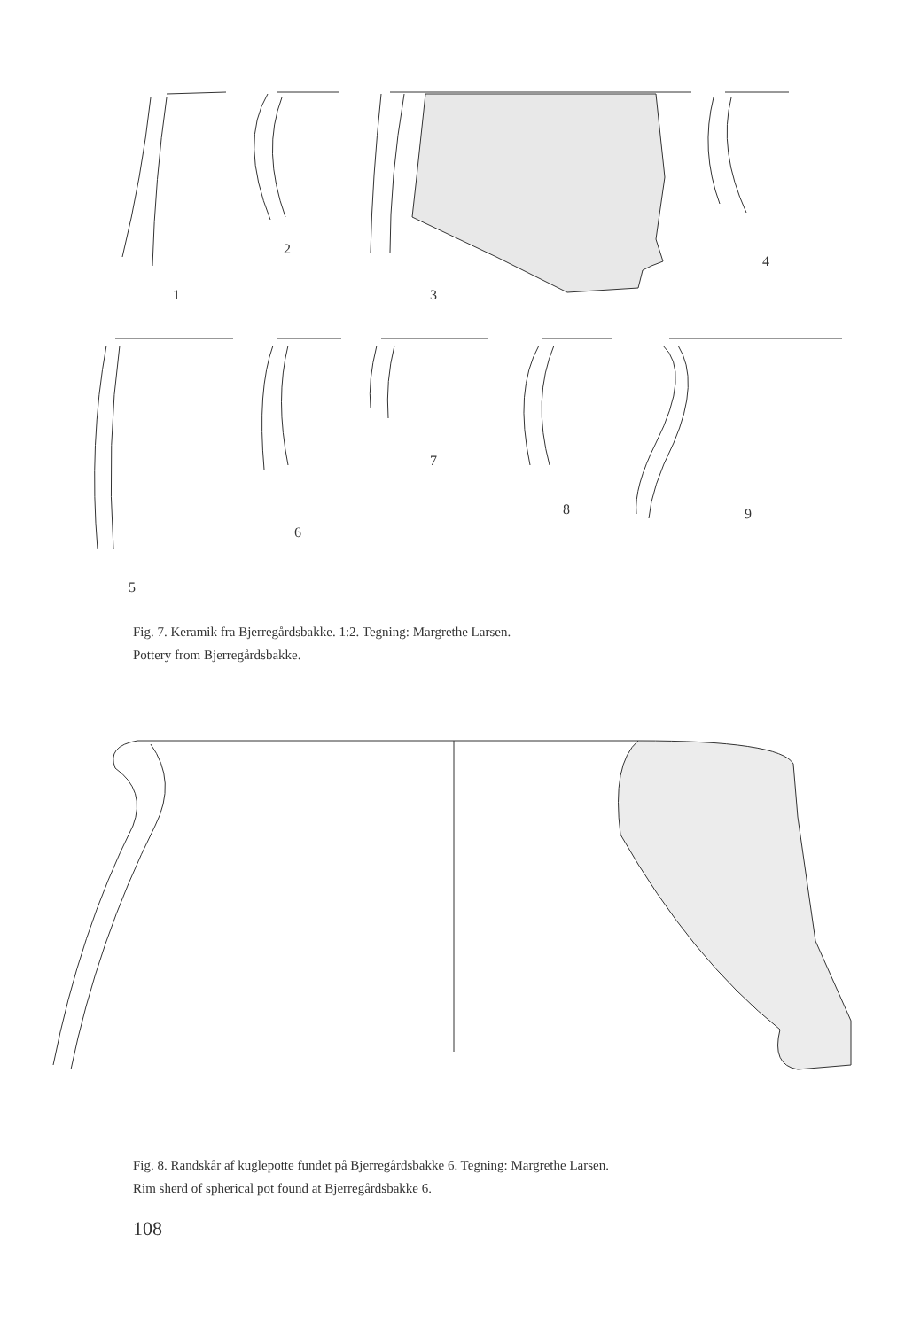1
2
3
4
5
6
7
8
9
Fig. 7. Keramik fra Bjerregårdsbakke. 1:2. Tegning: Margrethe Larsen.
Pottery from Bjerregårdsbakke.
Fig. 8. Randskår af kuglepotte fundet på Bjerregårdsbakke 6. Tegning: Margrethe Larsen.
Rim sherd of spherical pot found at Bjerregårdsbakke 6.
108